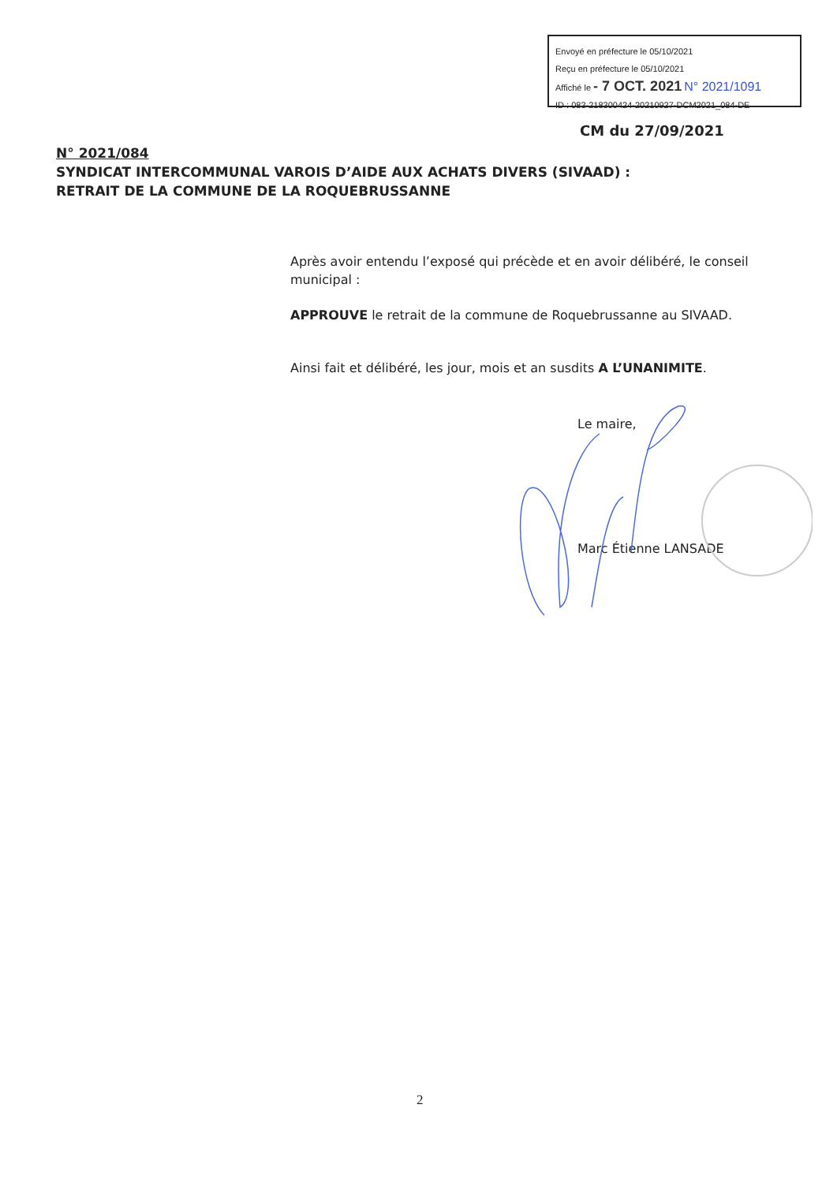Envoyé en préfecture le 05/10/2021
Reçu en préfecture le 05/10/2021
Affiché le - 7 OCT. 2021 N° 2021/1091
ID : 083-218300424-20210927-DCM2021_084-DE
CM du 27/09/2021
N° 2021/084
SYNDICAT INTERCOMMUNAL VAROIS D’AIDE AUX ACHATS DIVERS (SIVAAD) :
RETRAIT DE LA COMMUNE DE LA ROQUEBRUSSANNE
Après avoir entendu l’exposé qui précède et en avoir délibéré, le conseil municipal :
APPROUVE le retrait de la commune de Roquebrussanne au SIVAAD.
Ainsi fait et délibéré, les jour, mois et an susdits A L’UNANIMITE.
Le maire,
Marc Étienne LANSADE
2